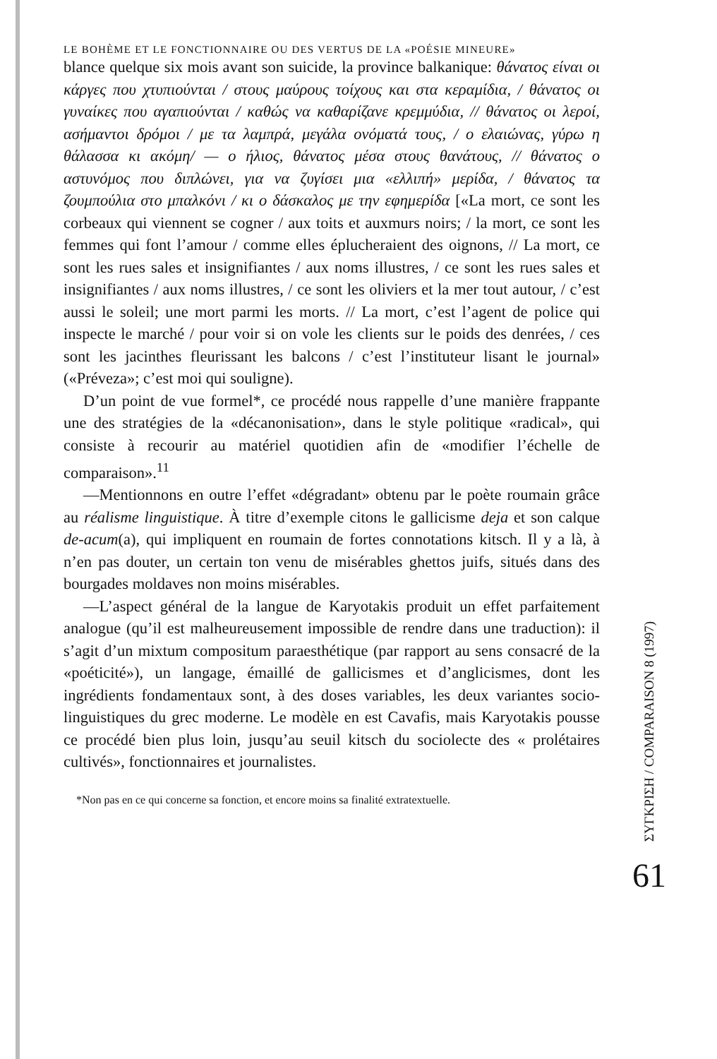LE BOHÈME ET LE FONCTIONNAIRE OU DES VERTUS DE LA «POÉSIE MINEURE»
blance quelque six mois avant son suicide, la province balkanique: θάνατος είναι οι κάργες που χτυπιούνται / στους μαύρους τοίχους και στα κεραμίδια, / θάνατος οι γυναίκες που αγαπιούνται / καθώς να καθαρίζανε κρεμμύδια, // θάνατος οι λεροί, ασήμαντοι δρόμοι / με τα λαμπρά, μεγάλα ονόματά τους, / ο ελαιώνας, γύρω η θάλασσα κι ακόμη/ — ο ήλιος, θάνατος μέσα στους θανάτους, // θάνατος ο αστυνόμος που διπλώνει, για να ζυγίσει μια «ελλιπή» μερίδα, / θάνατος τα ζουμπούλια στο μπαλκόνι / κι ο δάσκαλος με την εφημερίδα [«La mort, ce sont les corbeaux qui viennent se cogner / aux toits et auxmurs noirs; / la mort, ce sont les femmes qui font l’amour / comme elles éplucheraient des oignons, // La mort, ce sont les rues sales et insignifiantes / aux noms illustres, / ce sont les rues sales et insignifiantes / aux noms illustres, / ce sont les oliviers et la mer tout autour, / c’est aussi le soleil; une mort parmi les morts. // La mort, c’est l’agent de police qui inspecte le marché / pour voir si on vole les clients sur le poids des denrées, / ces sont les jacinthes fleurissant les balcons / c’est l’instituteur lisant le journal» («Préveza»; c’est moi qui souligne).
D’un point de vue formel*, ce procédé nous rappelle d’une manière frappante une des stratégies de la «décanonisation», dans le style politique «radical», qui consiste à recourir au matériel quotidien afin de «modifier l’échelle de comparaison».<sup>11</sup>
—Mentionnons en outre l’effet «dégradant» obtenu par le poète roumain grâce au réalisme linguistique. À titre d’exemple citons le gallicisme deja et son calque de-acum(a), qui impliquent en roumain de fortes connotations kitsch. Il y a là, à n’en pas douter, un certain ton venu de misérables ghettos juifs, situés dans des bourgades moldaves non moins misérables.
—L’aspect général de la langue de Karyotakis produit un effet parfaitement analogue (qu’il est malheureusement impossible de rendre dans une traduction): il s’agit d’un mixtum compositum paraesthétique (par rapport au sens consacré de la «poéticité»), un langage, émaillé de gallicismes et d’anglicismes, dont les ingrédients fondamentaux sont, à des doses variables, les deux variantes socio-linguistiques du grec moderne. Le modèle en est Cavafis, mais Karyotakis pousse ce procédé bien plus loin, jusqu’au seuil kitsch du sociolecte des « prolétaires cultivés», fonctionnaires et journalistes.
*Non pas en ce qui concerne sa fonction, et encore moins sa finalité extratextuelle.
ΣΥΓΚΡΙΣΗ / COMPARAISON 8 (1997)
61